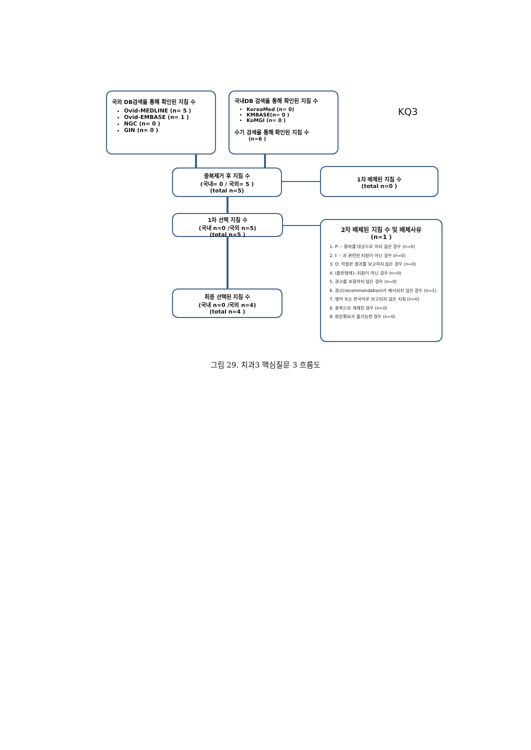국외 DB검색을 통해 확인된 지침 수
Ovid-MEDLINE (n= 5 )
Ovid-EMBASE (n= 1 )
NGC (n= 0 )
GIN (n= 0 )
국내DB 검색을 통해 확인된 지침 수
KoreaMed (n= 0)
KMBASE(n= 0 )
KoMGI (n= 0 )
수기 검색을 통해 확인된 지침 수
(n=6 )
KQ3
중복제거 후 지침 수
(국내= 0 / 국외= 5 )
(total n=5)
1차 배제된 지침 수
(total n=0 )
1차 선택 지침 수
(국내 n=0 /국외 n=5)
(total n=5 )
2차 배제된 지침 수 및 배제사유
(n=1 )
1. P: – 환자를 대상으로 하지 않은 경우 (n=0)
2. I: – 과 관련된 지침이 아닌 경우 (n=0)
3. O: 적절한 결과를 보고하지 않은 경우 (n=0)
4. (출판형태): 지침이 아닌 경우 (n=0)
5. 권고를 포함하지 않은 경우 (n=0)
6. 권고(recommendation)가 제시되지 않은 경우 (n=1)
7. 영어 또는 한국어로 보고되지 않은 지침 (n=0)
8. 중복으로 게재된 경우 (n=0)
9. 원문확보가 불가능한 경우 (n=0)
최종 선택된 지침 수
(국내 n=0 /국외 n=4)
(total n=4 )
그림 29. 치과3 핵심질문 3 흐름도